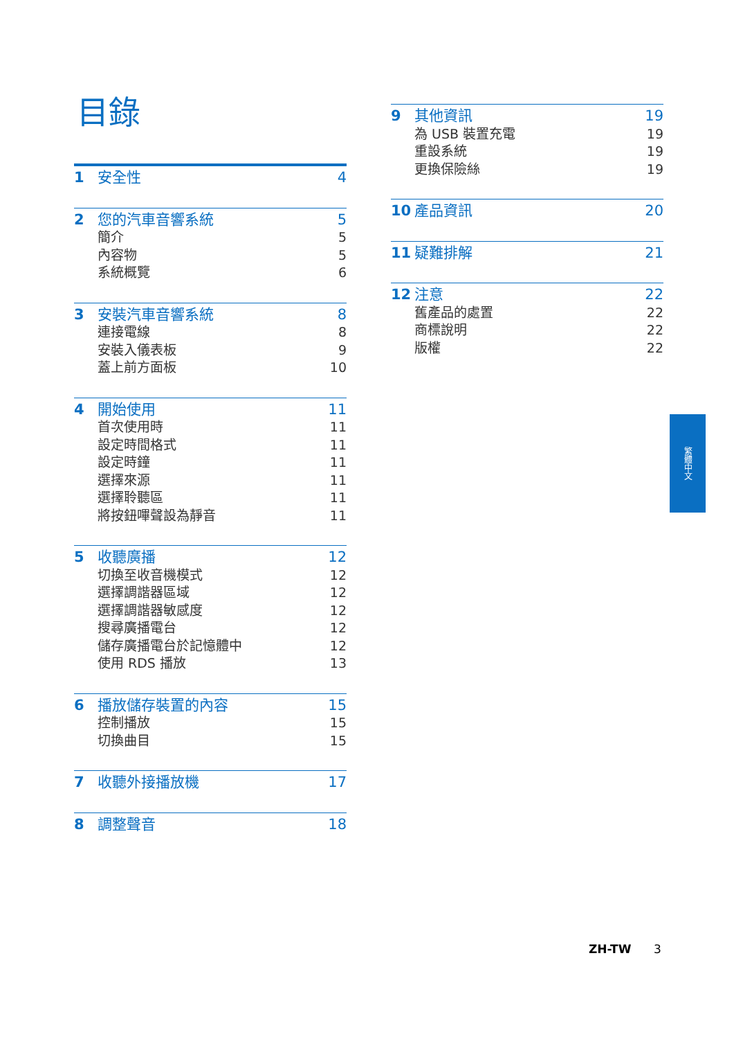目錄
1 安全性 4
2 您的汽車音響系統 5
簡介 5
內容物 5
系統概覽 6
3 安裝汽車音響系統 8
連接電線 8
安裝入儀表板 9
蓋上前方面板 10
4 開始使用 11
首次使用時 11
設定時間格式 11
設定時鐘 11
選擇來源 11
選擇聆聽區 11
將按鈕嗶聲設為靜音 11
5 收聽廣播 12
切換至收音機模式 12
選擇調諧器區域 12
選擇調諧器敏感度 12
搜尋廣播電台 12
儲存廣播電台於記憶體中 12
使用 RDS 播放 13
6 播放儲存裝置的內容 15
控制播放 15
切換曲目 15
7 收聽外接播放機 17
8 調整聲音 18
9 其他資訊 19
為 USB 裝置充電 19
重設系統 19
更換保險絲 19
10 產品資訊 20
11 疑難排解 21
12 注意 22
舊產品的處置 22
商標說明 22
版權 22
繁體中文
ZH-TW 3